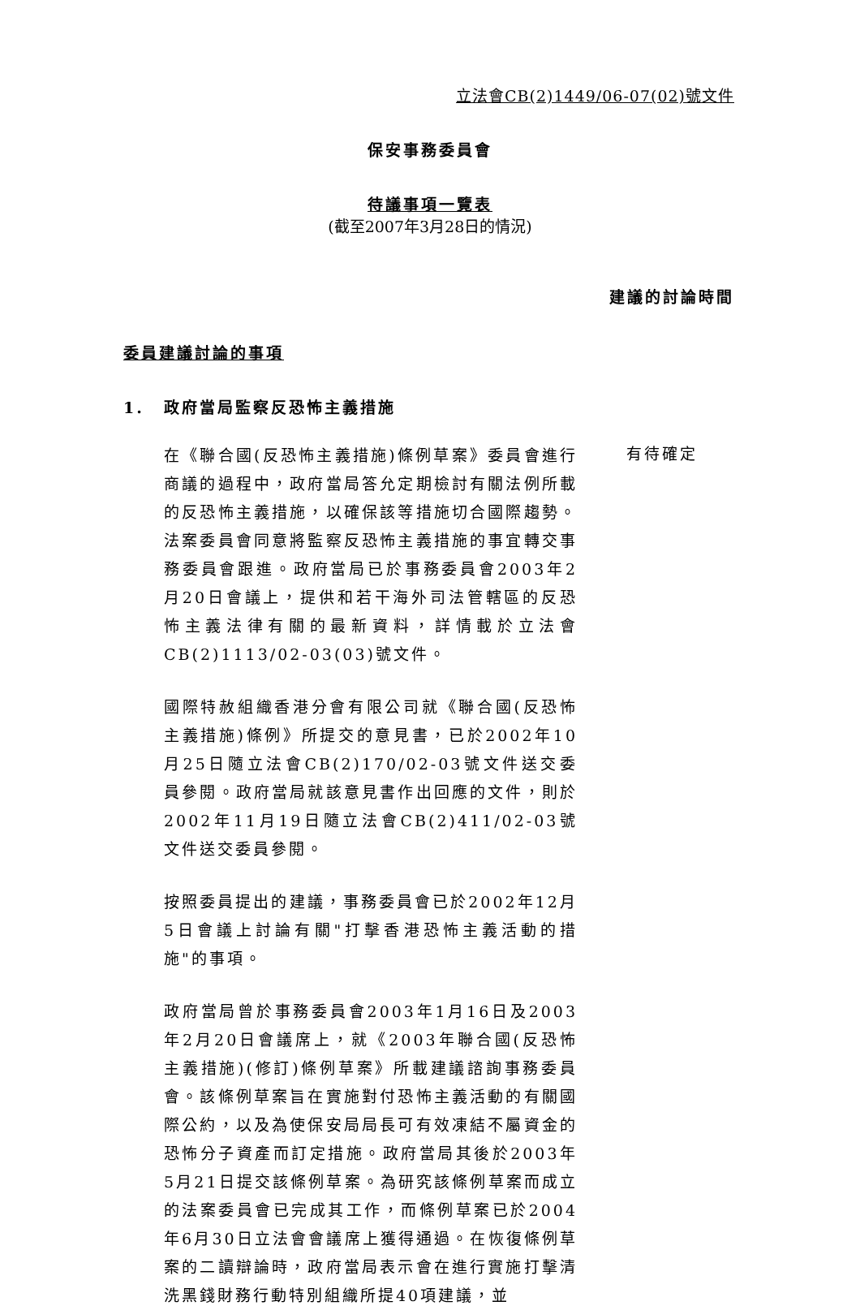立法會CB(2)1449/06-07(02)號文件
保安事務委員會
待議事項一覽表
(截至2007年3月28日的情況)
建議的討論時間
委員建議討論的事項
1. 政府當局監察反恐怖主義措施
在《聯合國(反恐怖主義措施)條例草案》委員會進行商議的過程中，政府當局答允定期檢討有關法例所載的反恐怖主義措施，以確保該等措施切合國際趨勢。法案委員會同意將監察反恐怖主義措施的事宜轉交事務委員會跟進。政府當局已於事務委員會2003年2月20日會議上，提供和若干海外司法管轄區的反恐怖主義法律有關的最新資料，詳情載於立法會CB(2)1113/02-03(03)號文件。
有待確定
國際特赦組織香港分會有限公司就《聯合國(反恐怖主義措施)條例》所提交的意見書，已於2002年10月25日隨立法會CB(2)170/02-03號文件送交委員參閱。政府當局就該意見書作出回應的文件，則於2002年11月19日隨立法會CB(2)411/02-03號文件送交委員參閱。
按照委員提出的建議，事務委員會已於2002年12月5日會議上討論有關"打擊香港恐怖主義活動的措施"的事項。
政府當局曾於事務委員會2003年1月16日及2003年2月20日會議席上，就《2003年聯合國(反恐怖主義措施)(修訂)條例草案》所載建議諮詢事務委員會。該條例草案旨在實施對付恐怖主義活動的有關國際公約，以及為使保安局局長可有效凍結不屬資金的恐怖分子資產而訂定措施。政府當局其後於2003年5月21日提交該條例草案。為研究該條例草案而成立的法案委員會已完成其工作，而條例草案已於2004年6月30日立法會會議席上獲得通過。在恢復條例草案的二讀辯論時，政府當局表示會在進行實施打擊清洗黑錢財務行動特別組織所提40項建議，並